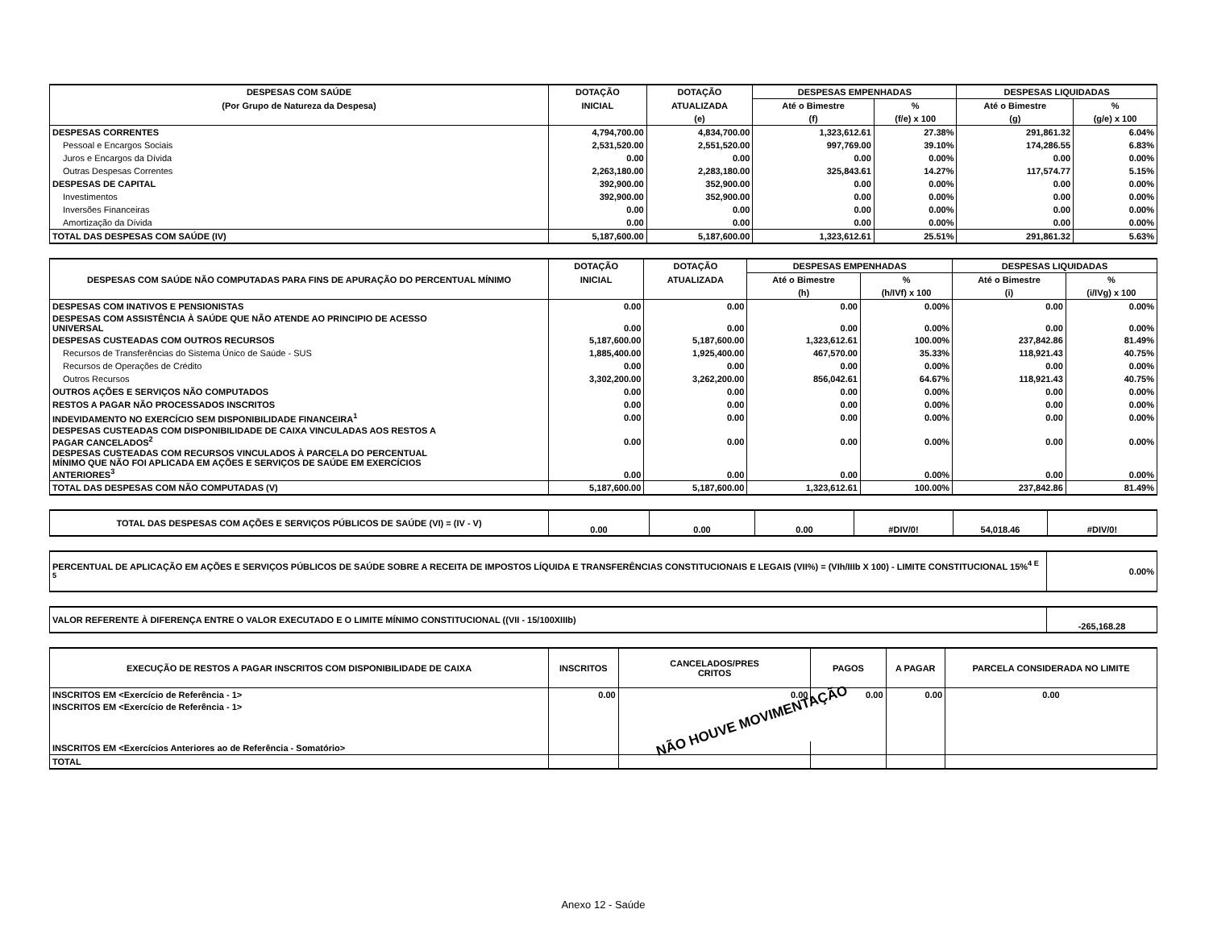| DESPESAS COM SAÚDE | DOTAÇÃO | DOTAÇÃO | DESPESAS EMPENHADAS | | DESPESAS LIQUIDADAS | |
| --- | --- | --- | --- | --- | --- | --- |
| (Por Grupo de Natureza da Despesa) | INICIAL | ATUALIZADA | Até o Bimestre | % | Até o Bimestre | % |
| | | (e) | (f) | (f/e) x 100 | (g) | (g/e) x 100 |
| DESPESAS CORRENTES | 4,794,700.00 | 4,834,700.00 | 1,323,612.61 | 27.38% | 291,861.32 | 6.04% |
| Pessoal e Encargos Sociais | 2,531,520.00 | 2,551,520.00 | 997,769.00 | 39.10% | 174,286.55 | 6.83% |
| Juros e Encargos da Dívida | 0.00 | 0.00 | 0.00 | 0.00% | 0.00 | 0.00% |
| Outras Despesas Correntes | 2,263,180.00 | 2,283,180.00 | 325,843.61 | 14.27% | 117,574.77 | 5.15% |
| DESPESAS DE CAPITAL | 392,900.00 | 352,900.00 | 0.00 | 0.00% | 0.00 | 0.00% |
| Investimentos | 392,900.00 | 352,900.00 | 0.00 | 0.00% | 0.00 | 0.00% |
| Inversões Financeiras | 0.00 | 0.00 | 0.00 | 0.00% | 0.00 | 0.00% |
| Amortização da Dívida | 0.00 | 0.00 | 0.00 | 0.00% | 0.00 | 0.00% |
| TOTAL DAS DESPESAS COM SAÚDE (IV) | 5,187,600.00 | 5,187,600.00 | 1,323,612.61 | 25.51% | 291,861.32 | 5.63% |
| DESPESAS COM SAÚDE NÃO COMPUTADAS PARA FINS DE APURAÇÃO DO PERCENTUAL MÍNIMO | DOTAÇÃO | DOTAÇÃO | DESPESAS EMPENHADAS | | DESPESAS LIQUIDADAS | |
| --- | --- | --- | --- | --- | --- | --- |
| | INICIAL | ATUALIZADA | Até o Bimestre | % | Até o Bimestre | % |
| | | | (h) | (h/IVf) x 100 | (i) | (i/IVg) x 100 |
| DESPESAS COM INATIVOS E PENSIONISTAS | 0.00 | 0.00 | 0.00 | 0.00% | 0.00 | 0.00% |
| DESPESAS COM ASSISTÊNCIA À SAÚDE QUE NÃO ATENDE AO PRINCIPIO DE ACESSO UNIVERSAL | 0.00 | 0.00 | 0.00 | 0.00% | 0.00 | 0.00% |
| DESPESAS CUSTEADAS COM OUTROS RECURSOS | 5,187,600.00 | 5,187,600.00 | 1,323,612.61 | 100.00% | 237,842.86 | 81.49% |
| Recursos de Transferências do Sistema Único de Saúde - SUS | 1,885,400.00 | 1,925,400.00 | 467,570.00 | 35.33% | 118,921.43 | 40.75% |
| Recursos de Operações de Crédito | 0.00 | 0.00 | 0.00 | 0.00% | 0.00 | 0.00% |
| Outros Recursos | 3,302,200.00 | 3,262,200.00 | 856,042.61 | 64.67% | 118,921.43 | 40.75% |
| OUTROS AÇÕES E SERVIÇOS NÃO COMPUTADOS | 0.00 | 0.00 | 0.00 | 0.00% | 0.00 | 0.00% |
| RESTOS A PAGAR NÃO PROCESSADOS INSCRITOS | 0.00 | 0.00 | 0.00 | 0.00% | 0.00 | 0.00% |
| INDEVIDAMENTO NO EXERCÍCIO SEM DISPONIBILIDADE FINANCEIRA<sup>1</sup> | 0.00 | 0.00 | 0.00 | 0.00% | 0.00 | 0.00% |
| DESPESAS CUSTEADAS COM DISPONIBILIDADE DE CAIXA VINCULADAS AOS RESTOS A PAGAR CANCELADOS<sup>2</sup> | 0.00 | 0.00 | 0.00 | 0.00% | 0.00 | 0.00% |
| DESPESAS CUSTEADAS COM RECURSOS VINCULADOS À PARCELA DO PERCENTUAL MÍNIMO QUE NÃO FOI APLICADA EM AÇÕES E SERVIÇOS DE SAÚDE EM EXERCÍCIOS ANTERIORES<sup>3</sup> | 0.00 | 0.00 | 0.00 | 0.00% | 0.00 | 0.00% |
| TOTAL DAS DESPESAS COM NÃO COMPUTADAS (V) | 5,187,600.00 | 5,187,600.00 | 1,323,612.61 | 100.00% | 237,842.86 | 81.49% |
| TOTAL DAS DESPESAS COM AÇÕES E SERVIÇOS PÚBLICOS DE SAÚDE (VI) = (IV - V) | 0.00 | 0.00 | 0.00 | #DIV/0! | 54,018.46 | #DIV/0! |
| PERCENTUAL DE APLICAÇÃO EM AÇÕES E SERVIÇOS PÚBLICOS DE SAÚDE SOBRE A RECEITA DE IMPOSTOS LÍQUIDA E TRANSFERÊNCIAS CONSTITUCIONAIS E LEGAIS (VII%) = (VIh/IIIb X 100) - LIMITE CONSTITUCIONAL 15%<sup>4 E 5</sup> | 0.00% |
| VALOR REFERENTE À DIFERENÇA ENTRE O VALOR EXECUTADO E O LIMITE MÍNIMO CONSTITUCIONAL ((VII - 15/100XIIIb) | -265,168.28 |
| EXECUÇÃO DE RESTOS A PAGAR INSCRITOS COM DISPONIBILIDADE DE CAIXA | INSCRITOS | CANCELADOS/PRES CRITOS | PAGOS | A PAGAR | PARCELA CONSIDERADA NO LIMITE |
| --- | --- | --- | --- | --- | --- |
| INSCRITOS EM <Exercício de Referência - 1> | 0.00 | 0.00 | 0.00 | 0.00 | 0.00 |
| INSCRITOS EM <Exercício de Referência - 1> | | NÃO HOUVE MOVIMENTAÇÃO | | | |
| INSCRITOS EM <Exercícios Anteriores ao de Referência - Somatório> | | | | | |
| TOTAL | | | | | |
Anexo 12 - Saúde